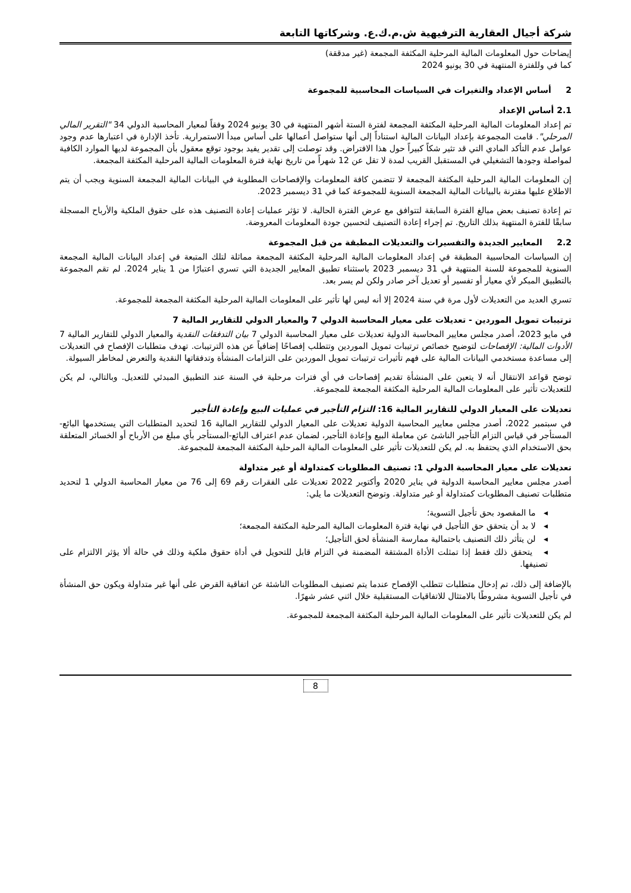شركة أجيال العقارية الترفيهية ش.م.ك.ع. وشركاتها التابعة
إيضاحات حول المعلومات المالية المرحلية المكثفة المجمعة (غير مدققة)
كما في وللفترة المنتهية في 30 يونيو 2024
2 أساس الإعداد والتغيرات في السياسات المحاسبية للمجموعة
2.1 أساس الإعداد
تم إعداد المعلومات المالية المرحلية المكثفة المجمعة لفترة الستة أشهر المنتهية في 30 يونيو 2024 وفقاً لمعيار المحاسبة الدولي 34 "التقرير المالي المرحلي". قامت المجموعة بإعداد البيانات المالية استناداً إلى أنها ستواصل أعمالها على أساس مبدأ الاستمرارية. تأخذ الإدارة في اعتبارها عدم وجود عوامل عدم التأكد المادي التي قد تثير شكاً كبيراً حول هذا الافتراض. وقد توصلت إلى تقدير يفيد بوجود توقع معقول بأن المجموعة لديها الموارد الكافية لمواصلة وجودها التشغيلي في المستقبل القريب لمدة لا تقل عن 12 شهراً من تاريخ نهاية فترة المعلومات المالية المرحلية المكثفة المجمعة.
إن المعلومات المالية المرحلية المكثفة المجمعة لا تتضمن كافة المعلومات والإفصاحات المطلوبة في البيانات المالية المجمعة السنوية ويجب أن يتم الاطلاع عليها مقترنة بالبيانات المالية المجمعة السنوية للمجموعة كما في 31 ديسمبر 2023.
تم إعادة تصنيف بعض مبالغ الفترة السابقة لتتوافق مع عرض الفترة الحالية. لا تؤثر عمليات إعادة التصنيف هذه على حقوق الملكية والأرباح المسجلة سابقًا للفترة المنتهية بذلك التاريخ. تم إجراء إعادة التصنيف لتحسين جودة المعلومات المعروضة.
2.2 المعايير الجديدة والتفسيرات والتعديلات المطبقة من قبل المجموعة
إن السياسات المحاسبية المطبقة في إعداد المعلومات المالية المرحلية المكثفة المجمعة مماثلة لتلك المتبعة في إعداد البيانات المالية المجمعة السنوية للمجموعة للسنة المنتهية في 31 ديسمبر 2023 باستثناء تطبيق المعايير الجديدة التي تسري اعتبارًا من 1 يناير 2024. لم تقم المجموعة بالتطبيق المبكر لأي معيار أو تفسير أو تعديل آخر صادر ولكن لم يسر بعد.
تسري العديد من التعديلات لأول مرة في سنة 2024 إلا أنه ليس لها تأثير على المعلومات المالية المرحلية المكثفة المجمعة للمجموعة.
ترتيبات تمويل الموردين - تعديلات على معيار المحاسبة الدولي 7 والمعيار الدولي للتقارير المالية 7
في مايو 2023، أصدر مجلس معايير المحاسبة الدولية تعديلات على معيار المحاسبة الدولي 7 بيان التدفقات النقدية والمعيار الدولي للتقارير المالية 7 الأدوات المالية: الإفصاحات لتوضيح خصائص ترتيبات تمويل الموردين وتتطلب إفصاحًا إضافياً عن هذه الترتيبات. تهدف متطلبات الإفصاح في التعديلات إلى مساعدة مستخدمي البيانات المالية على فهم تأثيرات ترتيبات تمويل الموردين على التزامات المنشأة وتدفقاتها النقدية والتعرض لمخاطر السيولة.
توضح قواعد الانتقال أنه لا يتعين على المنشأة تقديم إفصاحات في أي فترات مرحلية في السنة عند التطبيق المبدئي للتعديل. وبالتالي، لم يكن للتعديلات تأثير على المعلومات المالية المرحلية المكثفة المجمعة للمجموعة.
تعديلات على المعيار الدولي للتقارير المالية 16: التزام التأجير في عمليات البيع وإعادة التأجير
في سبتمبر 2022، أصدر مجلس معايير المحاسبة الدولية تعديلات على المعيار الدولي للتقارير المالية 16 لتحديد المتطلبات التي يستخدمها البائع-المستأجر في قياس التزام التأجير الناشئ عن معاملة البيع وإعادة التأجير، لضمان عدم اعتراف البائع-المستأجر بأي مبلغ من الأرباح أو الخسائر المتعلقة بحق الاستخدام الذي يحتفظ به. لم يكن للتعديلات تأثير على المعلومات المالية المرحلية المكثفة المجمعة للمجموعة.
تعديلات على معيار المحاسبة الدولي 1: تصنيف المطلوبات كمتداولة أو غير متداولة
أصدر مجلس معايير المحاسبة الدولية في يناير 2020 وأكتوبر 2022 تعديلات على الفقرات رقم 69 إلى 76 من معيار المحاسبة الدولي 1 لتحديد متطلبات تصنيف المطلوبات كمتداولة أو غير متداولة. وتوضح التعديلات ما يلي:
◂ ما المقصود بحق تأجيل التسوية؛
◂ لا بد أن يتحقق حق التأجيل في نهاية فترة المعلومات المالية المرحلية المكثفة المجمعة؛
◂ لن يتأثر ذلك التصنيف باحتمالية ممارسة المنشأة لحق التأجيل؛
◂ يتحقق ذلك فقط إذا تمثلت الأداة المشتقة المضمنة في التزام قابل للتحويل في أداة حقوق ملكية وذلك في حالة ألا يؤثر الالتزام على تصنيفها.
بالإضافة إلى ذلك، تم إدخال متطلبات تتطلب الإفصاح عندما يتم تصنيف المطلوبات الناشئة عن اتفاقية القرض على أنها غير متداولة ويكون حق المنشأة في تأجيل التسوية مشروطًا بالامتثال للاتفاقيات المستقبلية خلال اثني عشر شهرًا.
لم يكن للتعديلات تأثير على المعلومات المالية المرحلية المكثفة المجمعة للمجموعة.
8